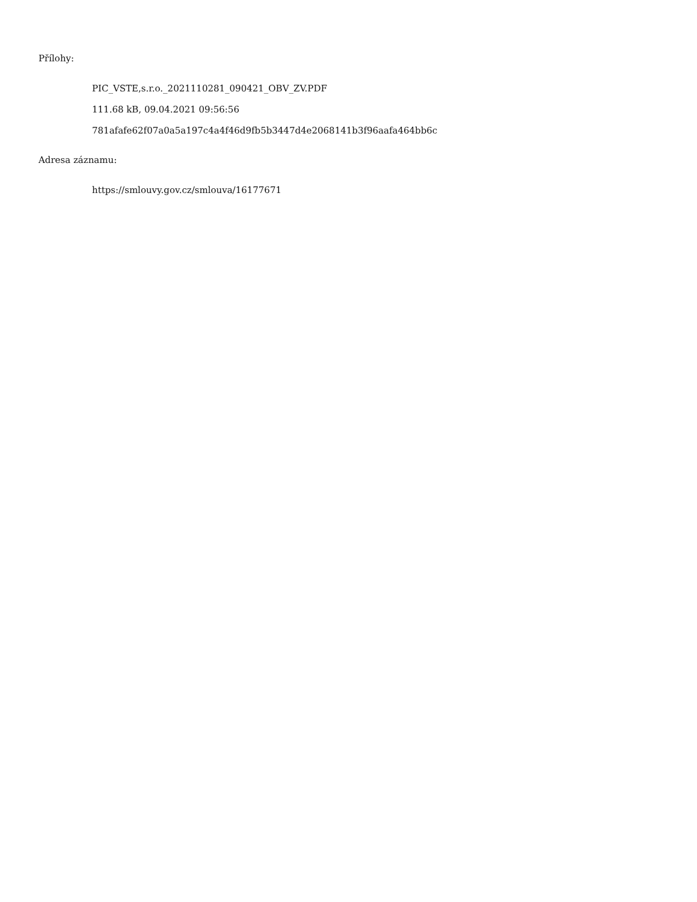Přílohy:
PIC_VSTE,s.r.o._2021110281_090421_OBV_ZV.PDF
111.68 kB, 09.04.2021 09:56:56
781afafe62f07a0a5a197c4a4f46d9fb5b3447d4e2068141b3f96aafa464bb6c
Adresa záznamu:
https://smlouvy.gov.cz/smlouva/16177671